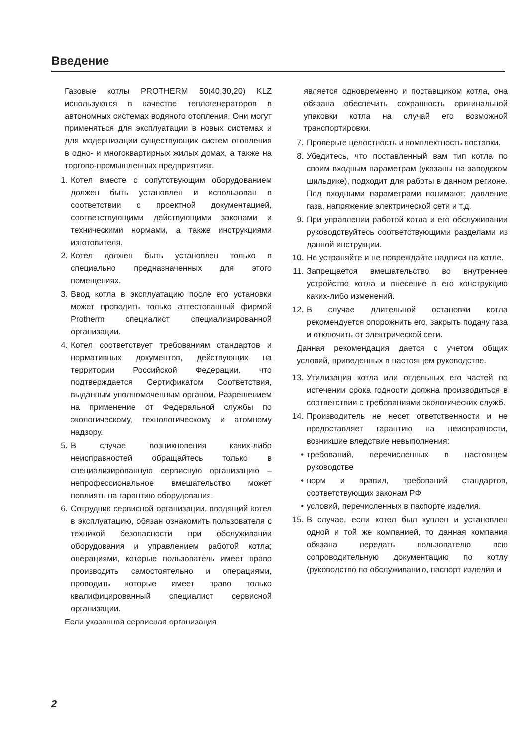Введение
Газовые котлы PROTHERM 50(40,30,20) KLZ используются в качестве теплогенераторов в автономных системах водяного отопления. Они могут применяться для эксплуатации в новых системах и для модернизации существующих систем отопления в одно- и многоквартирных жилых домах, а также на торгово-промышленных предприятиях.
1. Котел вместе с сопутствующим оборудованием должен быть установлен и использован в соответствии с проектной документацией, соответствующими действующими законами и техническими нормами, а также инструкциями изготовителя.
2. Котел должен быть установлен только в специально предназначенных для этого помещениях.
3. Ввод котла в эксплуатацию после его установки может проводить только аттестованный фирмой Protherm специалист специализированной организации.
4. Котел соответствует требованиям стандартов и нормативных документов, действующих на территории Российской Федерации, что подтверждается Сертификатом Соответствия, выданным уполномоченным органом, Разрешением на применение от Федеральной службы по экологическому, технологическому и атомному надзору.
5. В случае возникновения каких-либо неисправностей обращайтесь только в специализированную сервисную организацию – непрофессиональное вмешательство может повлиять на гарантию оборудования.
6. Сотрудник сервисной организации, вводящий котел в эксплуатацию, обязан ознакомить пользователя с техникой безопасности при обслуживании оборудования и управлением работой котла; операциями, которые пользователь имеет право производить самостоятельно и операциями, проводить которые имеет право только квалифицированный специалист сервисной организации.
Если указанная сервисная организация
является одновременно и поставщиком котла, она обязана обеспечить сохранность оригинальной упаковки котла на случай его возможной транспортировки.
7. Проверьте целостность и комплектность поставки.
8. Убедитесь, что поставленный вам тип котла по своим входным параметрам (указаны на заводском шильдике), подходит для работы в данном регионе. Под входными параметрами понимают: давление газа, напряжение электрической сети и т.д.
9. При управлении работой котла и его обслуживании руководствуйтесь соответствующими разделами из данной инструкции.
10. Не устраняйте и не повреждайте надписи на котле.
11. Запрещается вмешательство во внутреннее устройство котла и внесение в его конструкцию каких-либо изменений.
12. В случае длительной остановки котла рекомендуется опорожнить его, закрыть подачу газа и отключить от электрической сети.
Данная рекомендация дается с учетом общих условий, приведенных в настоящем руководстве.
13. Утилизация котла или отдельных его частей по истечении срока годности должна производиться в соответствии с требованиями экологических служб.
14. Производитель не несет ответственности и не предоставляет гарантию на неисправности, возникшие вледствие невыполнения:
• требований, перечисленных в настоящем руководстве
• норм и правил, требований стандартов, соответствующих законам РФ
• условий, перечисленных в паспорте изделия.
15. В случае, если котел был куплен и установлен одной и той же компанией, то данная компания обязана передать пользователю всю сопроводительную документацию по котлу (руководство по обслуживанию, паспорт изделия и
2